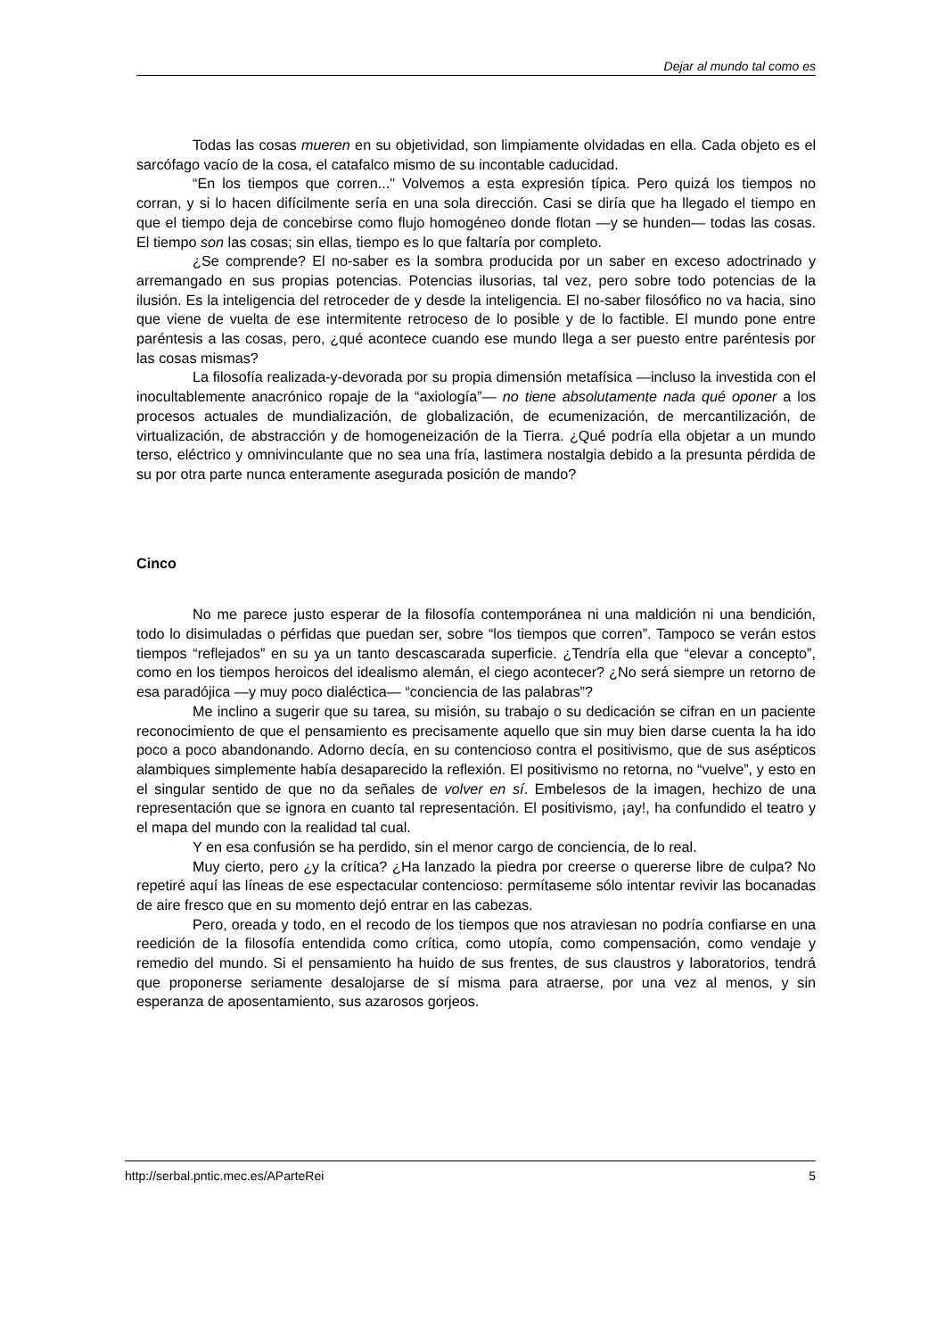Dejar al mundo tal como es
Todas las cosas mueren en su objetividad, son limpiamente olvidadas en ella. Cada objeto es el sarcófago vacío de la cosa, el catafalco mismo de su incontable caducidad.
“En los tiempos que corren..." Volvemos a esta expresión típica. Pero quizá los tiempos no corran, y si lo hacen difícilmente sería en una sola dirección. Casi se diría que ha llegado el tiempo en que el tiempo deja de concebirse como flujo homogéneo donde flotan —y se hunden— todas las cosas. El tiempo son las cosas; sin ellas, tiempo es lo que faltaría por completo.
¿Se comprende? El no-saber es la sombra producida por un saber en exceso adoctrinado y arremangado en sus propias potencias. Potencias ilusorias, tal vez, pero sobre todo potencias de la ilusión. Es la inteligencia del retroceder de y desde la inteligencia. El no-saber filosófico no va hacia, sino que viene de vuelta de ese intermitente retroceso de lo posible y de lo factible. El mundo pone entre paréntesis a las cosas, pero, ¿qué acontece cuando ese mundo llega a ser puesto entre paréntesis por las cosas mismas?
La filosofía realizada-y-devorada por su propia dimensión metafísica —incluso la investida con el inocultablemente anacrónico ropaje de la “axiología”— no tiene absolutamente nada qué oponer a los procesos actuales de mundialización, de globalización, de ecumenización, de mercantilización, de virtualización, de abstracción y de homogeneización de la Tierra. ¿Qué podría ella objetar a un mundo terso, eléctrico y omnivinculante que no sea una fría, lastimera nostalgia debido a la presunta pérdida de su por otra parte nunca enteramente asegurada posición de mando?
Cinco
No me parece justo esperar de la filosofía contemporánea ni una maldición ni una bendición, todo lo disimuladas o pérfidas que puedan ser, sobre “los tiempos que corren”. Tampoco se verán estos tiempos “reflejados” en su ya un tanto descascarada superficie. ¿Tendría ella que “elevar a concepto”, como en los tiempos heroicos del idealismo alemán, el ciego acontecer? ¿No será siempre un retorno de esa paradójica —y muy poco dialéctica— “conciencia de las palabras”?
Me inclino a sugerir que su tarea, su misión, su trabajo o su dedicación se cifran en un paciente reconocimiento de que el pensamiento es precisamente aquello que sin muy bien darse cuenta la ha ido poco a poco abandonando. Adorno decía, en su contencioso contra el positivismo, que de sus asépticos alambiques simplemente había desaparecido la reflexión. El positivismo no retorna, no “vuelve”, y esto en el singular sentido de que no da señales de volver en sí. Embelesos de la imagen, hechizo de una representación que se ignora en cuanto tal representación. El positivismo, ¡ay!, ha confundido el teatro y el mapa del mundo con la realidad tal cual.
Y en esa confusión se ha perdido, sin el menor cargo de conciencia, de lo real.
Muy cierto, pero ¿y la crítica? ¿Ha lanzado la piedra por creerse o quererse libre de culpa? No repetiré aquí las líneas de ese espectacular contencioso: permítaseme sólo intentar revivir las bocanadas de aire fresco que en su momento dejó entrar en las cabezas.
Pero, oreada y todo, en el recodo de los tiempos que nos atraviesan no podría confiarse en una reedición de la filosofía entendida como crítica, como utopía, como compensación, como vendaje y remedio del mundo. Si el pensamiento ha huido de sus frentes, de sus claustros y laboratorios, tendrá que proponerse seriamente desalojarse de sí misma para atraerse, por una vez al menos, y sin esperanza de aposentamiento, sus azarosos gorjeos.
http://serbal.pntic.mec.es/AParteRei 5